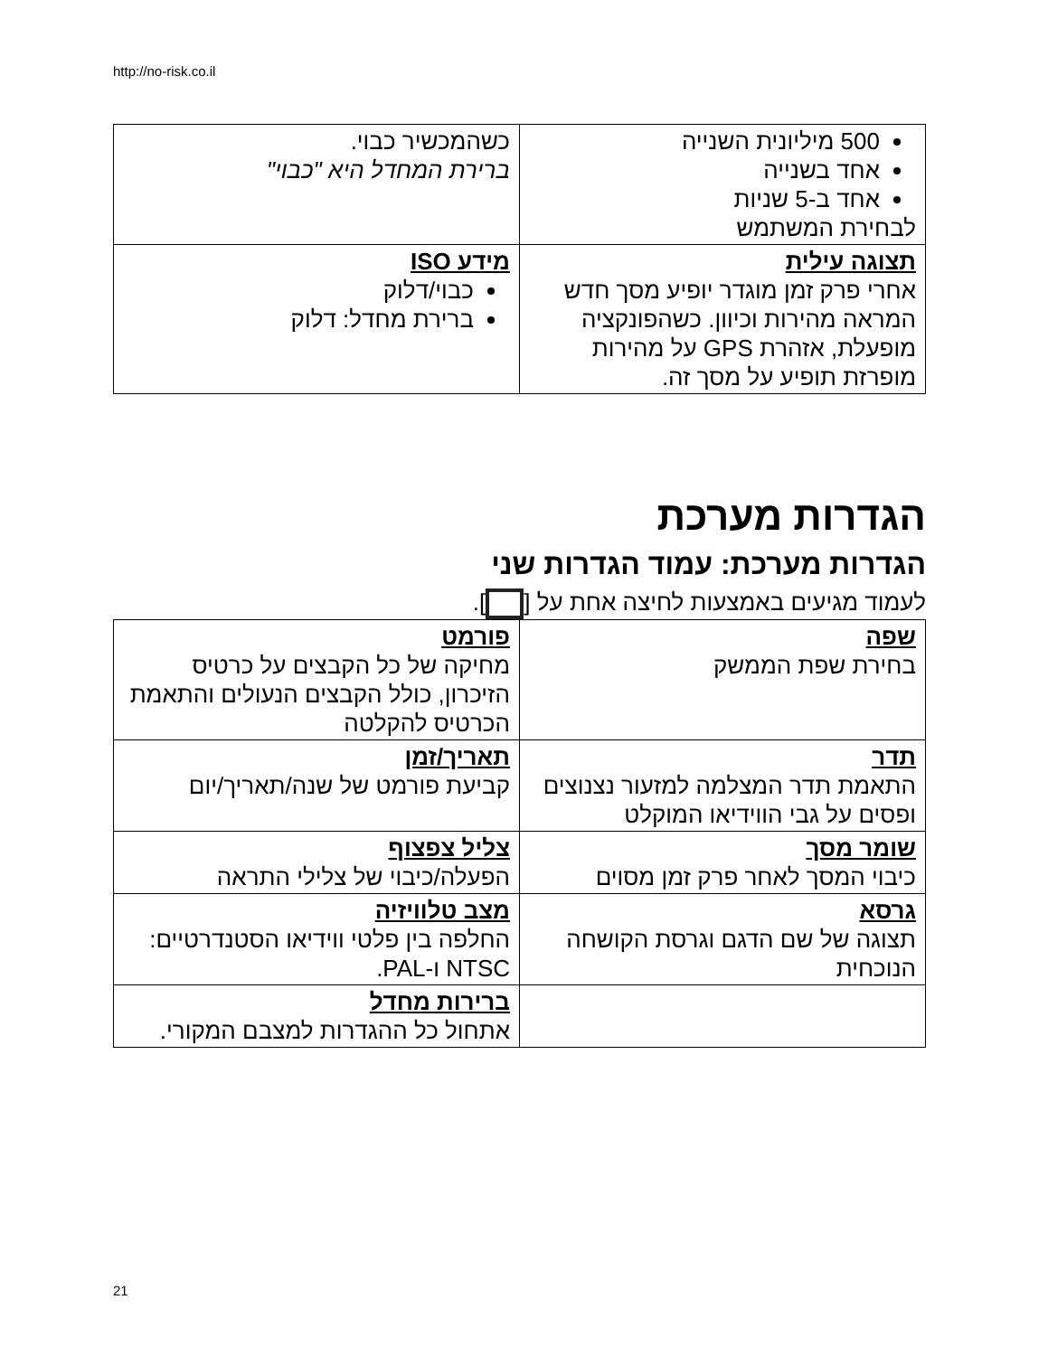http://no-risk.co.il
| 500 מיליונית השנייה אחד בשנייה אחד ב-5 שניות לבחירת המשתמש | כשהמכשיר כבוי. ברירת המחדל היא "כבוי" |
| תצוגה עילית אחרי פרק זמן מוגדר יופיע מסך חדש המראה מהירות וכיוון. כשהפונקציה מופעלת, אזהרת GPS על מהירות מופרזת תופיע על מסך זה. | מידע ISO כבוי/דלוק ברירת מחדל: דלוק |
הגדרות מערכת
הגדרות מערכת: עמוד הגדרות שני
לעמוד מגיעים באמצעות לחיצה אחת על [ ].
| שפה בחירת שפת הממשק | פורמט מחיקה של כל הקבצים על כרטיס הזיכרון, כולל הקבצים הנעולים והתאמת הכרטיס להקלטה |
| תדר התאמת תדר המצלמה למזעור נצנוצים ופסים על גבי הווידיאו המוקלט | תאריך/זמן קביעת פורמט של שנה/תאריך/יום |
| שומר מסך כיבוי המסך לאחר פרק זמן מסוים | צליל צפצוף הפעלה/כיבוי של צלילי התראה |
| גרסא תצוגה של שם הדגם וגרסת הקושחה הנוכחית | מצב טלוויזיה החלפה בין פלטי ווידיאו הסטנדרטיים: NTSC ו-PAL. |
| | ברירות מחדל אתחול כל ההגדרות למצבם המקורי. |
21